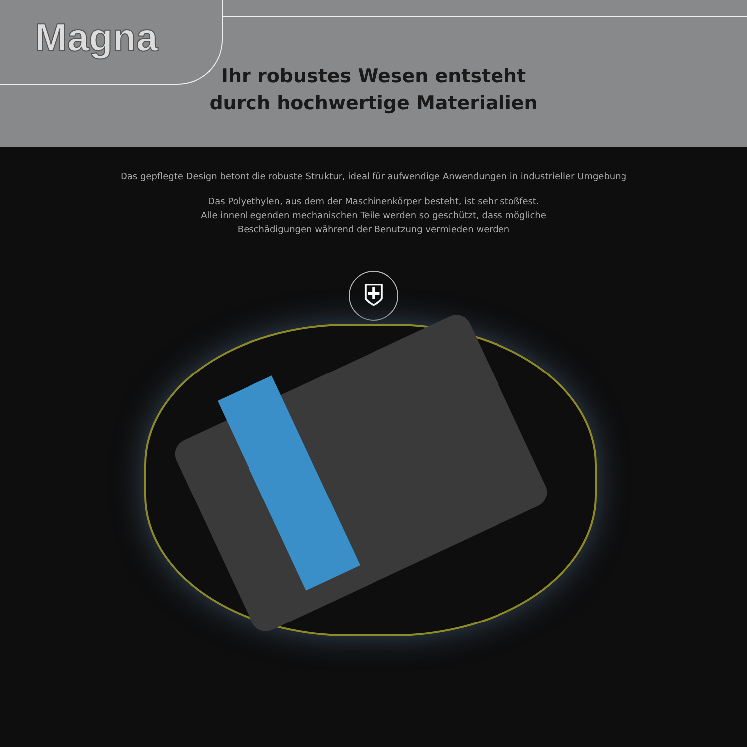Magna
Ihr robustes Wesen entsteht
durch hochwertige Materialien
Das gepflegte Design betont die robuste Struktur, ideal für aufwendige Anwendungen in industrieller Umgebung
Das Polyethylen, aus dem der Maschinenkörper besteht, ist sehr stoßfest.
Alle innenliegenden mechanischen Teile werden so geschützt, dass mögliche
Beschädigungen während der Benutzung vermieden werden
⛨